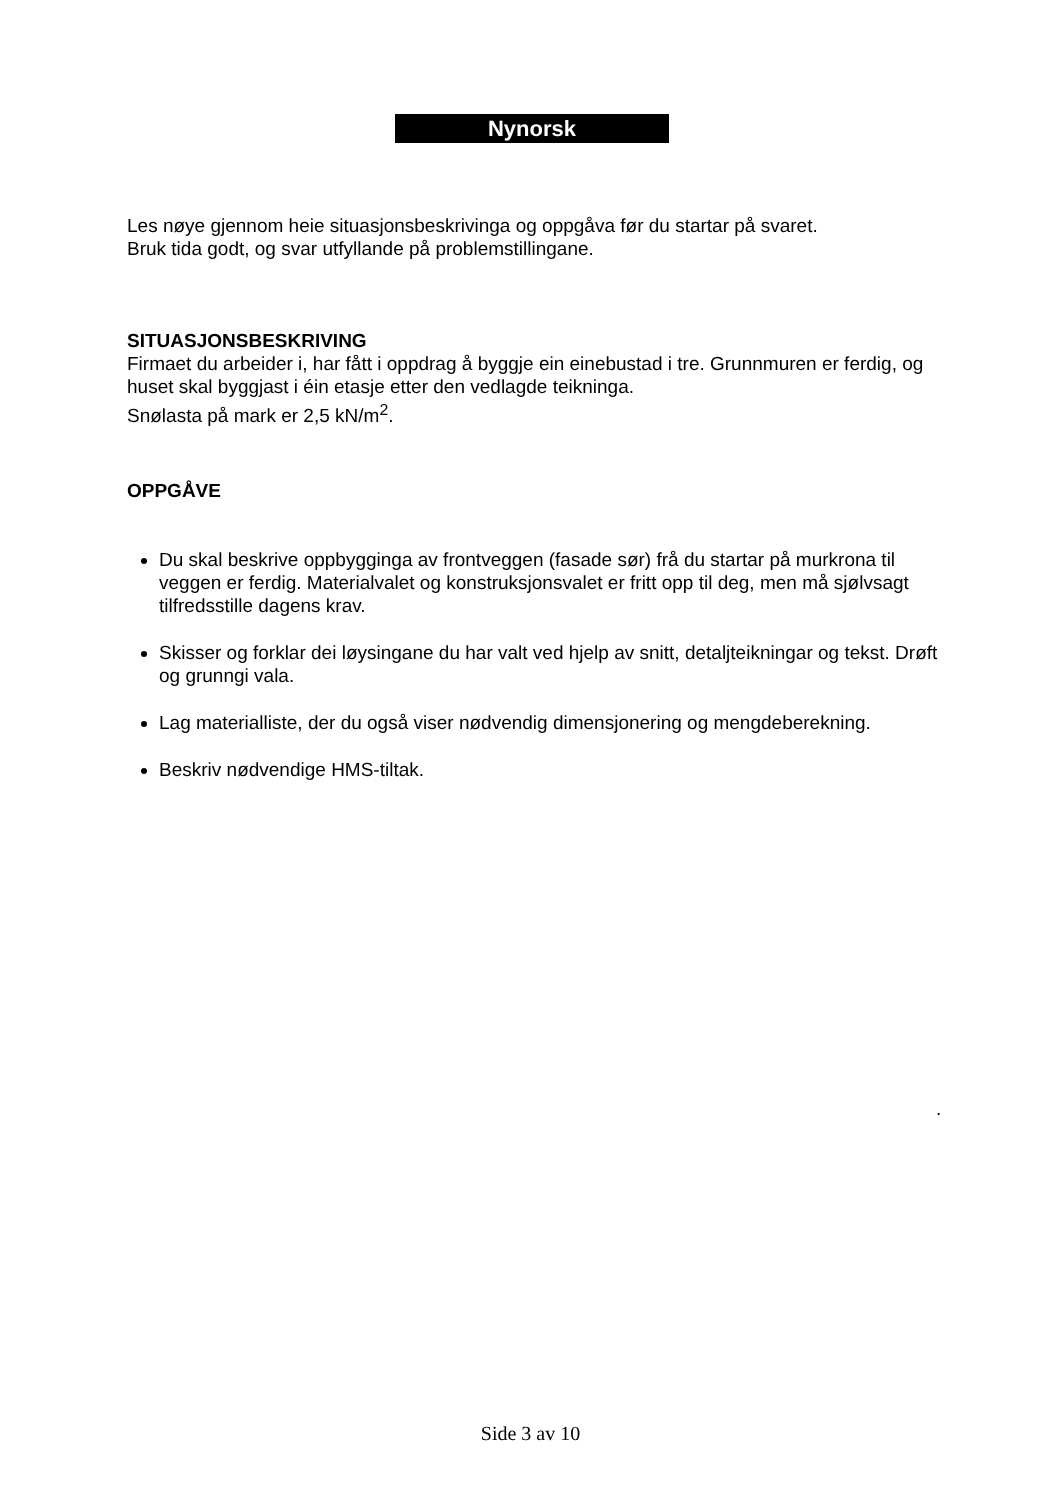Nynorsk
Les nøye gjennom heie situasjonsbeskrivinga og oppgåva før du startar på svaret.
Bruk tida godt, og svar utfyllande på problemstillingane.
SITUASJONSBESKRIVING
Firmaet du arbeider i, har fått i oppdrag å byggje ein einebustad i tre. Grunnmuren er ferdig, og huset skal byggjast i éin etasje etter den vedlagde teikninga.
Snølasta på mark er 2,5 kN/m<sup>2</sup>.
OPPGÅVE
Du skal beskrive oppbygginga av frontveggen (fasade sør) frå du startar på murkrona til veggen er ferdig. Materialvalet og konstruksjonsvalet er fritt opp til deg, men må sjølvsagt tilfredsstille dagens krav.
Skisser og forklar dei løysingane du har valt ved hjelp av snitt, detaljteikningar og tekst. Drøft og grunngi vala.
Lag materialliste, der du også viser nødvendig dimensjonering og mengdeberekning.
Beskriv nødvendige HMS-tiltak.
.
Side 3 av 10